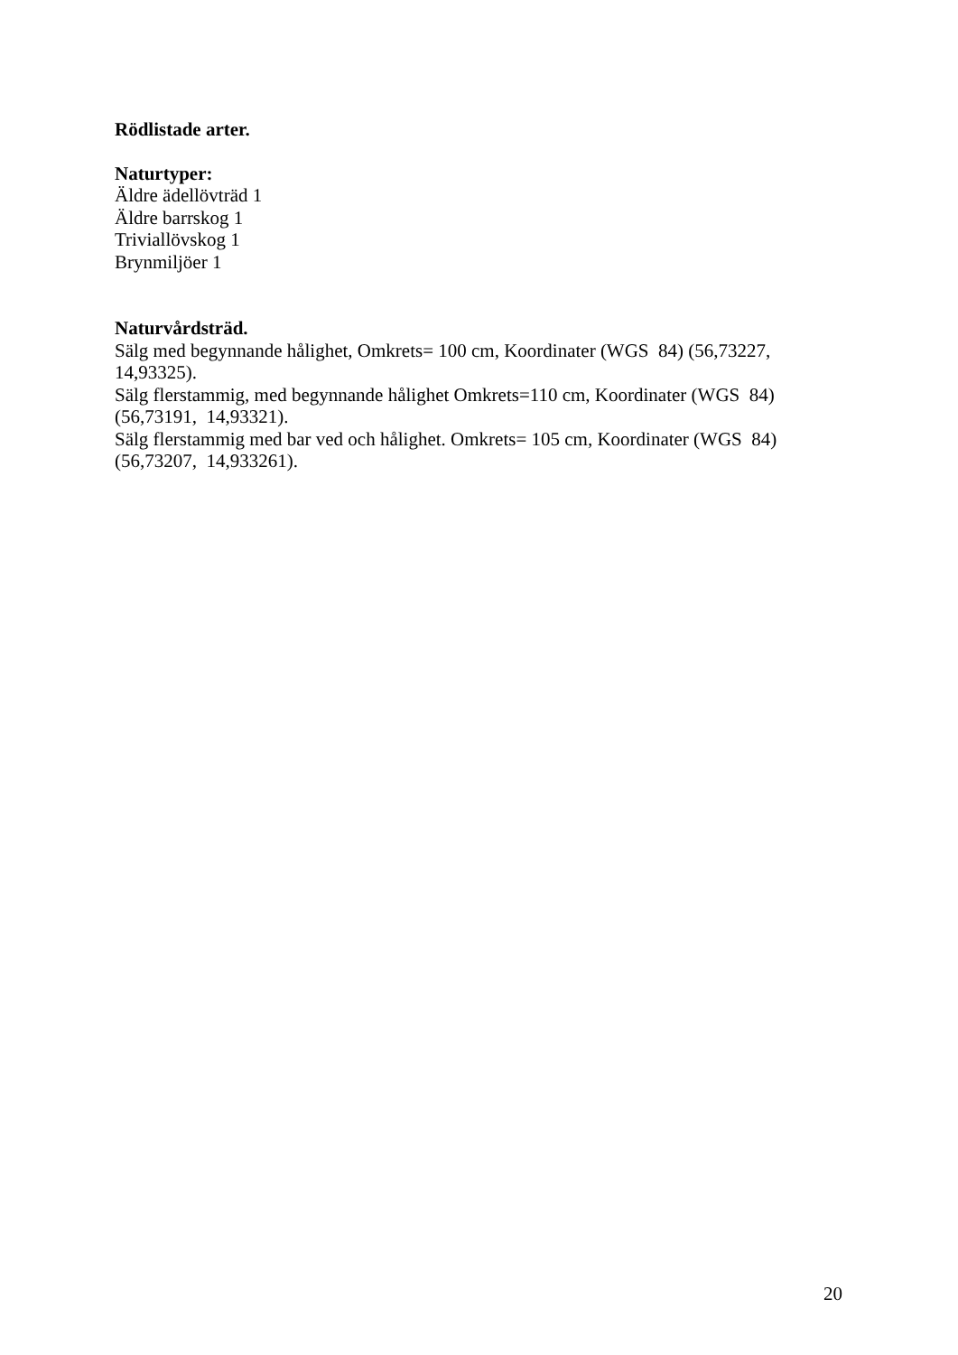Rödlistade arter.
Naturtyper:
Äldre ädellövträd 1
Äldre barrskog 1
Triviallövskog 1
Brynmiljöer 1
Naturvårdsträd.
Sälg med begynnande hålighet, Omkrets= 100 cm, Koordinater (WGS 84) (56,73227, 14,93325).
Sälg flerstammig, med begynnande hålighet Omkrets=110 cm, Koordinater (WGS 84) (56,73191, 14,93321).
Sälg flerstammig med bar ved och hålighet. Omkrets= 105 cm, Koordinater (WGS 84) (56,73207, 14,933261).
20